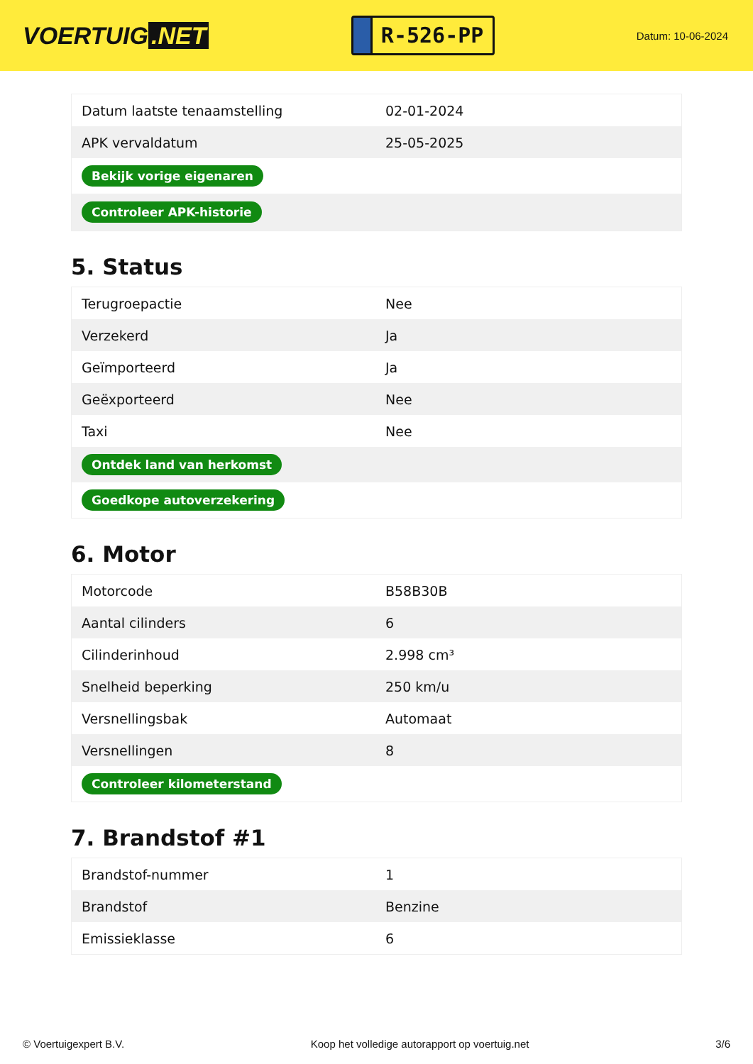VOERTUIG.NET
R-526-PP
Datum: 10-06-2024
| Datum laatste tenaamstelling | 02-01-2024 |
| APK vervaldatum | 25-05-2025 |
| Bekijk vorige eigenaren | |
| Controleer APK-historie | |
5. Status
| Terugroepactie | Nee |
| Verzekerd | Ja |
| Geïmporteerd | Ja |
| Geëxporteerd | Nee |
| Taxi | Nee |
| Ontdek land van herkomst | |
| Goedkope autoverzekering | |
6. Motor
| Motorcode | B58B30B |
| Aantal cilinders | 6 |
| Cilinderinhoud | 2.998 cm³ |
| Snelheid beperking | 250 km/u |
| Versnellingsbak | Automaat |
| Versnellingen | 8 |
| Controleer kilometerstand | |
7. Brandstof #1
| Brandstof-nummer | 1 |
| Brandstof | Benzine |
| Emissieklasse | 6 |
© Voertuigexpert B.V. Koop het volledige autorapport op voertuig.net 3/6